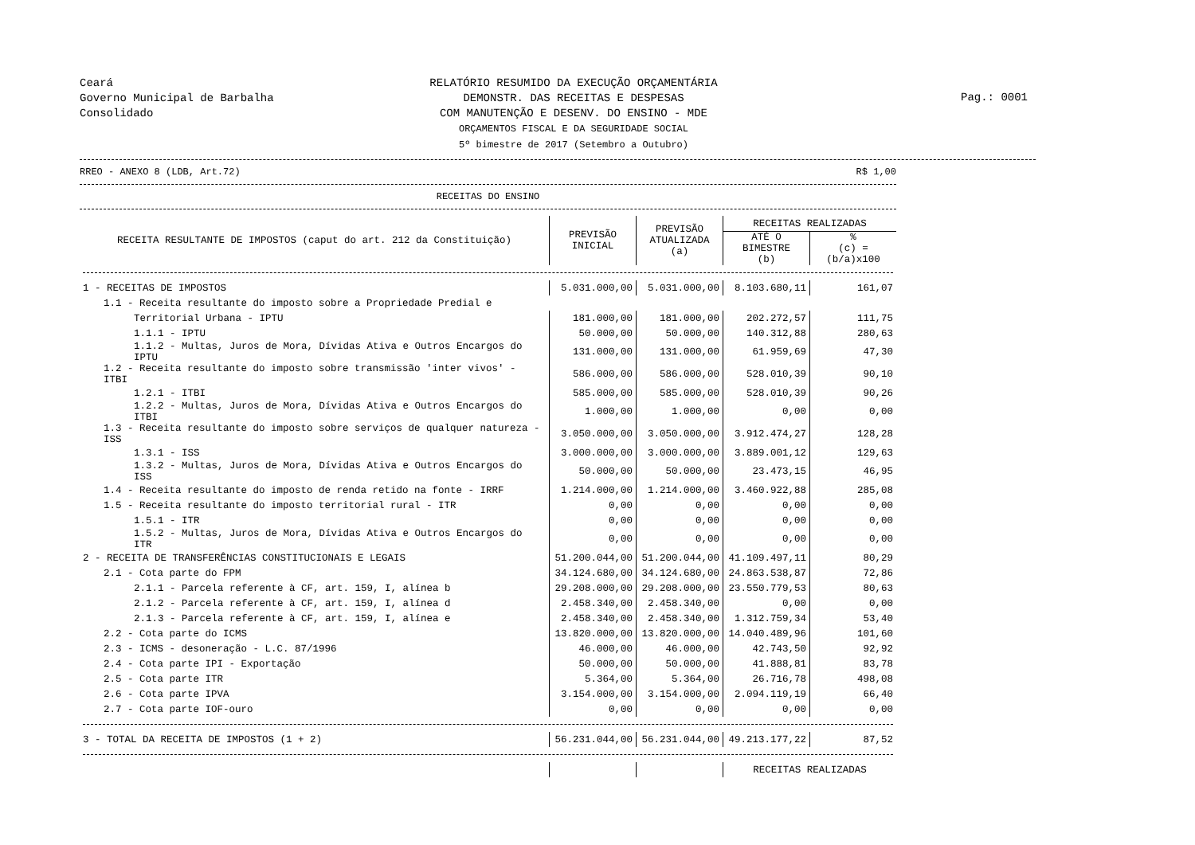Ceará
Governo Municipal de Barbalha
Consolidado
RELATÓRIO RESUMIDO DA EXECUÇÃO ORÇAMENTÁRIA
DEMONSTR. DAS RECEITAS E DESPESAS
COM MANUTENÇÃO E DESENV. DO ENSINO - MDE
ORÇAMENTOS FISCAL E DA SEGURIDADE SOCIAL
5º bimestre de 2017 (Setembro a Outubro)
Pag.: 0001
RREO - ANEXO 8 (LDB, Art.72) R$ 1,00
RECEITAS DO ENSINO
| RECEITA RESULTANTE DE IMPOSTOS (caput do art. 212 da Constituição) | PREVISÃO INICIAL | PREVISÃO ATUALIZADA (a) | RECEITAS REALIZADAS | |
| --- | --- | --- | --- | --- |
| | | | ATÉ O BIMESTRE (b) | % (c) = (b/a)x100 |
| 1 - RECEITAS DE IMPOSTOS | 5.031.000,00 | 5.031.000,00 | 8.103.680,11 | 161,07 |
| 1.1 - Receita resultante do imposto sobre a Propriedade Predial e | | | | |
| Territorial Urbana - IPTU | 181.000,00 | 181.000,00 | 202.272,57 | 111,75 |
| 1.1.1 - IPTU | 50.000,00 | 50.000,00 | 140.312,88 | 280,63 |
| 1.1.2 - Multas, Juros de Mora, Dívidas Ativa e Outros Encargos do IPTU | 131.000,00 | 131.000,00 | 61.959,69 | 47,30 |
| 1.2 - Receita resultante do imposto sobre transmissão 'inter vivos' - ITBI | 586.000,00 | 586.000,00 | 528.010,39 | 90,10 |
| 1.2.1 - ITBI | 585.000,00 | 585.000,00 | 528.010,39 | 90,26 |
| 1.2.2 - Multas, Juros de Mora, Dívidas Ativa e Outros Encargos do ITBI | 1.000,00 | 1.000,00 | 0,00 | 0,00 |
| 1.3 - Receita resultante do imposto sobre serviços de qualquer natureza - ISS | 3.050.000,00 | 3.050.000,00 | 3.912.474,27 | 128,28 |
| 1.3.1 - ISS | 3.000.000,00 | 3.000.000,00 | 3.889.001,12 | 129,63 |
| 1.3.2 - Multas, Juros de Mora, Dívidas Ativa e Outros Encargos do ISS | 50.000,00 | 50.000,00 | 23.473,15 | 46,95 |
| 1.4 - Receita resultante do imposto de renda retido na fonte - IRRF | 1.214.000,00 | 1.214.000,00 | 3.460.922,88 | 285,08 |
| 1.5 - Receita resultante do imposto territorial rural - ITR | 0,00 | 0,00 | 0,00 | 0,00 |
| 1.5.1 - ITR | 0,00 | 0,00 | 0,00 | 0,00 |
| 1.5.2 - Multas, Juros de Mora, Dívidas Ativa e Outros Encargos do ITR | 0,00 | 0,00 | 0,00 | 0,00 |
| 2 - RECEITA DE TRANSFERÊNCIAS CONSTITUCIONAIS E LEGAIS | 51.200.044,00 | 51.200.044,00 | 41.109.497,11 | 80,29 |
| 2.1 - Cota parte do FPM | 34.124.680,00 | 34.124.680,00 | 24.863.538,87 | 72,86 |
| 2.1.1 - Parcela referente à CF, art. 159, I, alínea b | 29.208.000,00 | 29.208.000,00 | 23.550.779,53 | 80,63 |
| 2.1.2 - Parcela referente à CF, art. 159, I, alínea d | 2.458.340,00 | 2.458.340,00 | 0,00 | 0,00 |
| 2.1.3 - Parcela referente à CF, art. 159, I, alínea e | 2.458.340,00 | 2.458.340,00 | 1.312.759,34 | 53,40 |
| 2.2 - Cota parte do ICMS | 13.820.000,00 | 13.820.000,00 | 14.040.489,96 | 101,60 |
| 2.3 - ICMS - desoneração - L.C. 87/1996 | 46.000,00 | 46.000,00 | 42.743,50 | 92,92 |
| 2.4 - Cota parte IPI - Exportação | 50.000,00 | 50.000,00 | 41.888,81 | 83,78 |
| 2.5 - Cota parte ITR | 5.364,00 | 5.364,00 | 26.716,78 | 498,08 |
| 2.6 - Cota parte IPVA | 3.154.000,00 | 3.154.000,00 | 2.094.119,19 | 66,40 |
| 2.7 - Cota parte IOF-ouro | 0,00 | 0,00 | 0,00 | 0,00 |
| 3 - TOTAL DA RECEITA DE IMPOSTOS (1 + 2) | 56.231.044,00 | 56.231.044,00 | 49.213.177,22 | 87,52 |
| | | | RECEITAS REALIZADAS | |